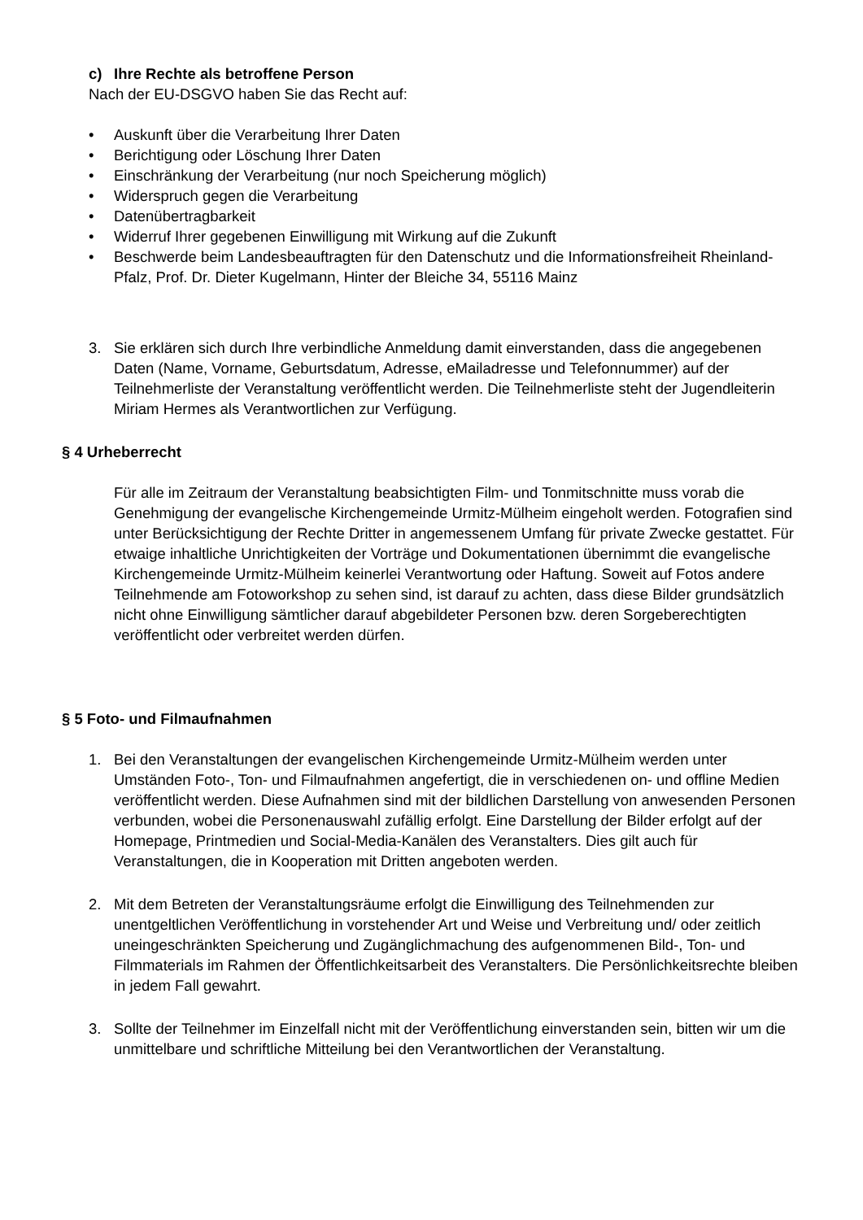c) Ihre Rechte als betroffene Person
Nach der EU-DSGVO haben Sie das Recht auf:
• Auskunft über die Verarbeitung Ihrer Daten
• Berichtigung oder Löschung Ihrer Daten
• Einschränkung der Verarbeitung (nur noch Speicherung möglich)
• Widerspruch gegen die Verarbeitung
• Datenübertragbarkeit
• Widerruf Ihrer gegebenen Einwilligung mit Wirkung auf die Zukunft
• Beschwerde beim Landesbeauftragten für den Datenschutz und die Informationsfreiheit Rheinland-Pfalz, Prof. Dr. Dieter Kugelmann, Hinter der Bleiche 34, 55116 Mainz
3. Sie erklären sich durch Ihre verbindliche Anmeldung damit einverstanden, dass die angegebenen Daten (Name, Vorname, Geburtsdatum, Adresse, eMailadresse und Telefonnummer) auf der Teilnehmerliste der Veranstaltung veröffentlicht werden. Die Teilnehmerliste steht der Jugendleiterin Miriam Hermes als Verantwortlichen zur Verfügung.
§ 4 Urheberrecht
Für alle im Zeitraum der Veranstaltung beabsichtigten Film- und Tonmitschnitte muss vorab die Genehmigung der evangelische Kirchengemeinde Urmitz-Mülheim eingeholt werden. Fotografien sind unter Berücksichtigung der Rechte Dritter in angemessenem Umfang für private Zwecke gestattet. Für etwaige inhaltliche Unrichtigkeiten der Vorträge und Dokumentationen übernimmt die evangelische Kirchengemeinde Urmitz-Mülheim keinerlei Verantwortung oder Haftung. Soweit auf Fotos andere Teilnehmende am Fotoworkshop zu sehen sind, ist darauf zu achten, dass diese Bilder grundsätzlich nicht ohne Einwilligung sämtlicher darauf abgebildeter Personen bzw. deren Sorgeberechtigten veröffentlicht oder verbreitet werden dürfen.
§ 5 Foto- und Filmaufnahmen
1. Bei den Veranstaltungen der evangelischen Kirchengemeinde Urmitz-Mülheim werden unter Umständen Foto-, Ton- und Filmaufnahmen angefertigt, die in verschiedenen on- und offline Medien veröffentlicht werden. Diese Aufnahmen sind mit der bildlichen Darstellung von anwesenden Personen verbunden, wobei die Personenauswahl zufällig erfolgt. Eine Darstellung der Bilder erfolgt auf der Homepage, Printmedien und Social-Media-Kanälen des Veranstalters. Dies gilt auch für Veranstaltungen, die in Kooperation mit Dritten angeboten werden.
2. Mit dem Betreten der Veranstaltungsräume erfolgt die Einwilligung des Teilnehmenden zur unentgeltlichen Veröffentlichung in vorstehender Art und Weise und Verbreitung und/ oder zeitlich uneingeschränkten Speicherung und Zugänglichmachung des aufgenommenen Bild-, Ton- und Filmmaterials im Rahmen der Öffentlichkeitsarbeit des Veranstalters. Die Persönlichkeitsrechte bleiben in jedem Fall gewahrt.
3. Sollte der Teilnehmer im Einzelfall nicht mit der Veröffentlichung einverstanden sein, bitten wir um die unmittelbare und schriftliche Mitteilung bei den Verantwortlichen der Veranstaltung.